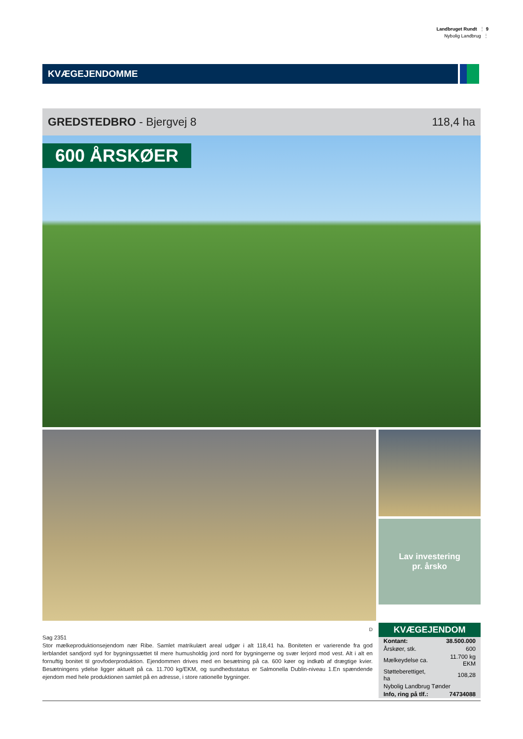Landbruget Rundt ⋮ 9
Nybolig Landbrug ⋮
KVÆGEJENDOMME
GREDSTEDBRO - Bjergvej 8 118,4 ha
600 ÅRSKØER
Lav investering
pr. årsko
D
Sag 2351
Stor mælkeproduktionsejendom nær Ribe. Samlet matrikulært areal udgør i alt 118,41 ha. Boniteten er varierende fra god lerblandet sandjord syd for bygningssættet til mere humusholdig jord nord for bygningerne og svær lerjord mod vest. Alt i alt en fornuftig bonitet til grovfoderproduktion. Ejendommen drives med en besætning på ca. 600 køer og indkøb af drægtige kvier. Besætningens ydelse ligger aktuelt på ca. 11.700 kg/EKM, og sundhedsstatus er Salmonella Dublin-niveau 1.En spændende ejendom med hele produktionen samlet på en adresse, i store rationelle bygninger.
KVÆGEJENDOM
| Kontant: | 38.500.000 |
| Årskøer, stk. | 600 |
| Mælkeydelse ca. | 11.700 kg EKM |
| Støtteberettiget, ha | 108,28 |
| Nybolig Landbrug Tønder | |
| Info, ring på tlf.: | 74734088 |